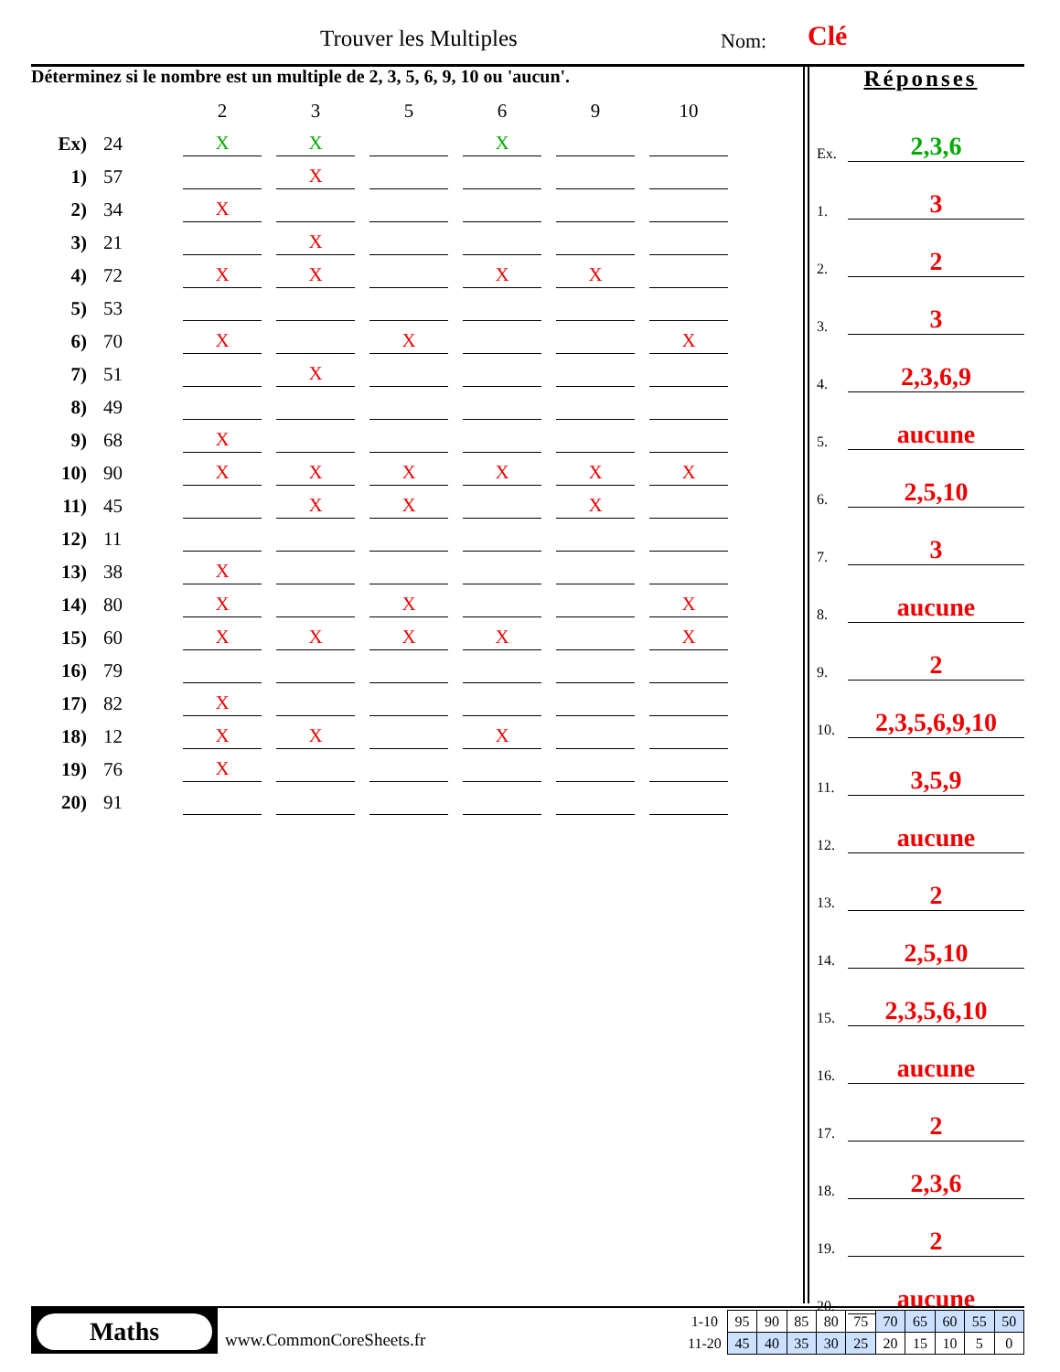Trouver les Multiples Nom: Clé
Déterminez si le nombre est un multiple de 2, 3, 5, 6, 9, 10 ou 'aucun'.
| | | 2 | 3 | 5 | 6 | 9 | 10 |
| Ex) | 24 | X | X | | X | | |
| 1) | 57 | | X | | | | |
| 2) | 34 | X | | | | | |
| 3) | 21 | | X | | | | |
| 4) | 72 | X | X | | X | X | |
| 5) | 53 | | | | | | |
| 6) | 70 | X | | X | | | X |
| 7) | 51 | | X | | | | |
| 8) | 49 | | | | | | |
| 9) | 68 | X | | | | | |
| 10) | 90 | X | X | X | X | X | X |
| 11) | 45 | | X | X | | X | |
| 12) | 11 | | | | | | |
| 13) | 38 | X | | | | | |
| 14) | 80 | X | | X | | | X |
| 15) | 60 | X | X | X | X | | X |
| 16) | 79 | | | | | | |
| 17) | 82 | X | | | | | |
| 18) | 12 | X | X | | X | | |
| 19) | 76 | X | | | | | |
| 20) | 91 | | | | | | |
Réponses
Ex. 2,3,6
1. 3
2. 2
3. 3
4. 2,3,6,9
5. aucune
6. 2,5,10
7. 3
8. aucune
9. 2
10. 2,3,5,6,9,10
11. 3,5,9
12. aucune
13. 2
14. 2,5,10
15. 2,3,5,6,10
16. aucune
17. 2
18. 2,3,6
19. 2
20. aucune
Maths
www.CommonCoreSheets.fr
| 1-10 | 95 | 90 | 85 | 80 | 75 | 70 | 65 | 60 | 55 | 50 |
| 11-20 | 45 | 40 | 35 | 30 | 25 | 20 | 15 | 10 | 5 | 0 |